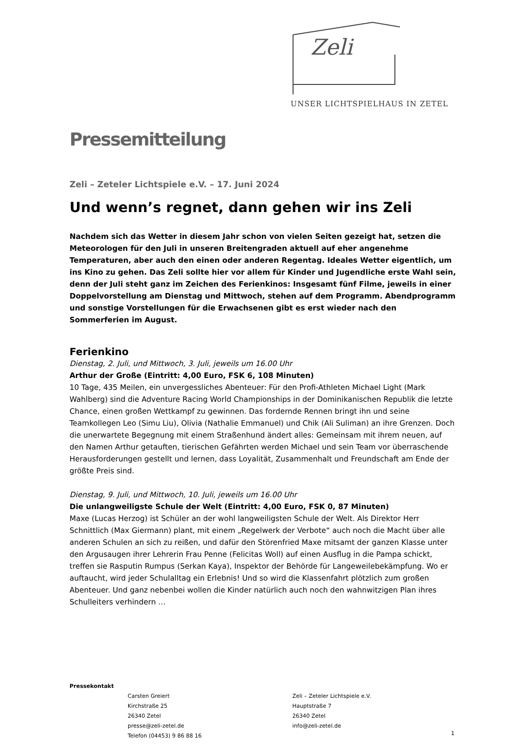Zeli
UNSER LICHTSPIELHAUS IN ZETEL
Pressemitteilung
Zeli – Zeteler Lichtspiele e.V. – 17. Juni 2024
Und wenn’s regnet, dann gehen wir ins Zeli
Nachdem sich das Wetter in diesem Jahr schon von vielen Seiten gezeigt hat, setzen die Meteorologen für den Juli in unseren Breitengraden aktuell auf eher angenehme Temperaturen, aber auch den einen oder anderen Regentag. Ideales Wetter eigentlich, um ins Kino zu gehen. Das Zeli sollte hier vor allem für Kinder und Jugendliche erste Wahl sein, denn der Juli steht ganz im Zeichen des Ferienkinos: Insgesamt fünf Filme, jeweils in einer Doppelvorstellung am Dienstag und Mittwoch, stehen auf dem Programm. Abendprogramm und sonstige Vorstellungen für die Erwachsenen gibt es erst wieder nach den Sommerferien im August.
Ferienkino
Dienstag, 2. Juli, und Mittwoch, 3. Juli, jeweils um 16.00 Uhr
Arthur der Große (Eintritt: 4,00 Euro, FSK 6, 108 Minuten)
10 Tage, 435 Meilen, ein unvergessliches Abenteuer: Für den Profi-Athleten Michael Light (Mark Wahlberg) sind die Adventure Racing World Championships in der Dominikanischen Republik die letzte Chance, einen großen Wettkampf zu gewinnen. Das fordernde Rennen bringt ihn und seine Teamkollegen Leo (Simu Liu), Olivia (Nathalie Emmanuel) und Chik (Ali Suliman) an ihre Grenzen. Doch die unerwartete Begegnung mit einem Straßenhund ändert alles: Gemeinsam mit ihrem neuen, auf den Namen Arthur getauften, tierischen Gefährten werden Michael und sein Team vor überraschende Herausforderungen gestellt und lernen, dass Loyalität, Zusammenhalt und Freundschaft am Ende der größte Preis sind.
Dienstag, 9. Juli, und Mittwoch, 10. Juli, jeweils um 16.00 Uhr
Die unlangweiligste Schule der Welt (Eintritt: 4,00 Euro, FSK 0, 87 Minuten)
Maxe (Lucas Herzog) ist Schüler an der wohl langweiligsten Schule der Welt. Als Direktor Herr Schnittlich (Max Giermann) plant, mit einem „Regelwerk der Verbote“ auch noch die Macht über alle anderen Schulen an sich zu reißen, und dafür den Störenfried Maxe mitsamt der ganzen Klasse unter den Argusaugen ihrer Lehrerin Frau Penne (Felicitas Woll) auf einen Ausflug in die Pampa schickt, treffen sie Rasputin Rumpus (Serkan Kaya), Inspektor der Behörde für Langeweilebekämpfung. Wo er auftaucht, wird jeder Schulalltag ein Erlebnis! Und so wird die Klassenfahrt plötzlich zum großen Abenteuer. Und ganz nebenbei wollen die Kinder natürlich auch noch den wahnwitzigen Plan ihres Schulleiters verhindern …
Pressekontakt
Carsten Greiert
Kirchstraße 25
26340 Zetel
presse@zeli-zetel.de
Telefon (04453) 9 86 88 16
Zeli – Zeteler Lichtspiele e.V.
Hauptstraße 7
26340 Zetel
info@zeli-zetel.de
1